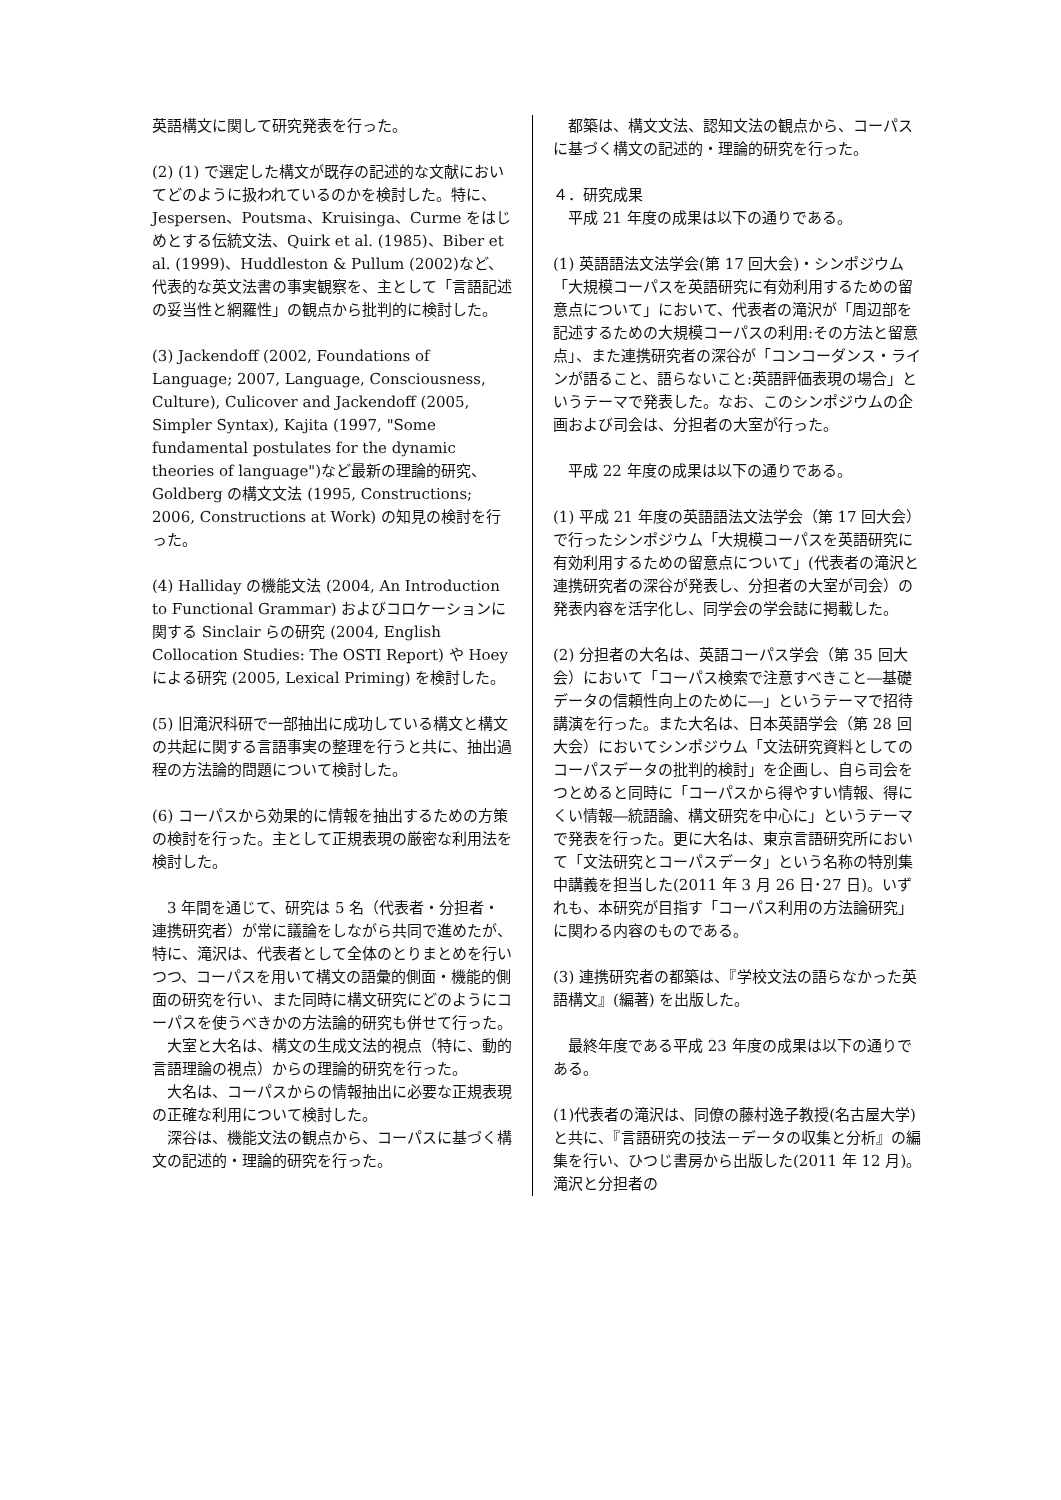英語構文に関して研究発表を行った。
(2) (1) で選定した構文が既存の記述的な文献においてどのように扱われているのかを検討した。特に、Jespersen、Poutsma、Kruisinga、Curme をはじめとする伝統文法、Quirk et al. (1985)、Biber et al. (1999)、Huddleston & Pullum (2002)など、代表的な英文法書の事実観察を、主として「言語記述の妥当性と網羅性」の観点から批判的に検討した。
(3) Jackendoff (2002, Foundations of Language; 2007, Language, Consciousness, Culture), Culicover and Jackendoff (2005, Simpler Syntax), Kajita (1997, "Some fundamental postulates for the dynamic theories of language")など最新の理論的研究、Goldberg の構文文法 (1995, Constructions; 2006, Constructions at Work) の知見の検討を行った。
(4) Halliday の機能文法 (2004, An Introduction to Functional Grammar) およびコロケーションに関する Sinclair らの研究 (2004, English Collocation Studies: The OSTI Report) や Hoey による研究 (2005, Lexical Priming) を検討した。
(5) 旧滝沢科研で一部抽出に成功している構文と構文の共起に関する言語事実の整理を行うと共に、抽出過程の方法論的問題について検討した。
(6) コーパスから効果的に情報を抽出するための方策の検討を行った。主として正規表現の厳密な利用法を検討した。
　3 年間を通じて、研究は 5 名（代表者・分担者・連携研究者）が常に議論をしながら共同で進めたが、特に、滝沢は、代表者として全体のとりまとめを行いつつ、コーパスを用いて構文の語彙的側面・機能的側面の研究を行い、また同時に構文研究にどのようにコーパスを使うべきかの方法論的研究も併せて行った。
　大室と大名は、構文の生成文法的視点（特に、動的言語理論の視点）からの理論的研究を行った。
　大名は、コーパスからの情報抽出に必要な正規表現の正確な利用について検討した。
　深谷は、機能文法の観点から、コーパスに基づく構文の記述的・理論的研究を行った。
　都築は、構文文法、認知文法の観点から、コーパスに基づく構文の記述的・理論的研究を行った。
４．研究成果
　平成 21 年度の成果は以下の通りである。
(1) 英語語法文法学会(第 17 回大会)・シンポジウム「大規模コーパスを英語研究に有効利用するための留意点について」において、代表者の滝沢が「周辺部を記述するための大規模コーパスの利用:その方法と留意点」、また連携研究者の深谷が「コンコーダンス・ラインが語ること、語らないこと:英語評価表現の場合」というテーマで発表した。なお、このシンポジウムの企画および司会は、分担者の大室が行った。
　平成 22 年度の成果は以下の通りである。
(1) 平成 21 年度の英語語法文法学会（第 17 回大会）で行ったシンポジウム「大規模コーパスを英語研究に有効利用するための留意点について」(代表者の滝沢と連携研究者の深谷が発表し、分担者の大室が司会）の発表内容を活字化し、同学会の学会誌に掲載した。
(2) 分担者の大名は、英語コーパス学会（第 35 回大会）において「コーパス検索で注意すべきこと―基礎データの信頼性向上のために―」というテーマで招待講演を行った。また大名は、日本英語学会（第 28 回大会）においてシンポジウム「文法研究資料としてのコーパスデータの批判的検討」を企画し、自ら司会をつとめると同時に「コーパスから得やすい情報、得にくい情報―統語論、構文研究を中心に」というテーマで発表を行った。更に大名は、東京言語研究所において「文法研究とコーパスデータ」という名称の特別集中講義を担当した(2011 年 3 月 26 日･27 日)。いずれも、本研究が目指す「コーパス利用の方法論研究」に関わる内容のものである。
(3) 連携研究者の都築は、『学校文法の語らなかった英語構文』(編著) を出版した。
　最終年度である平成 23 年度の成果は以下の通りである。
(1)代表者の滝沢は、同僚の藤村逸子教授(名古屋大学)と共に、『言語研究の技法－データの収集と分析』の編集を行い、ひつじ書房から出版した(2011 年 12 月)。滝沢と分担者の